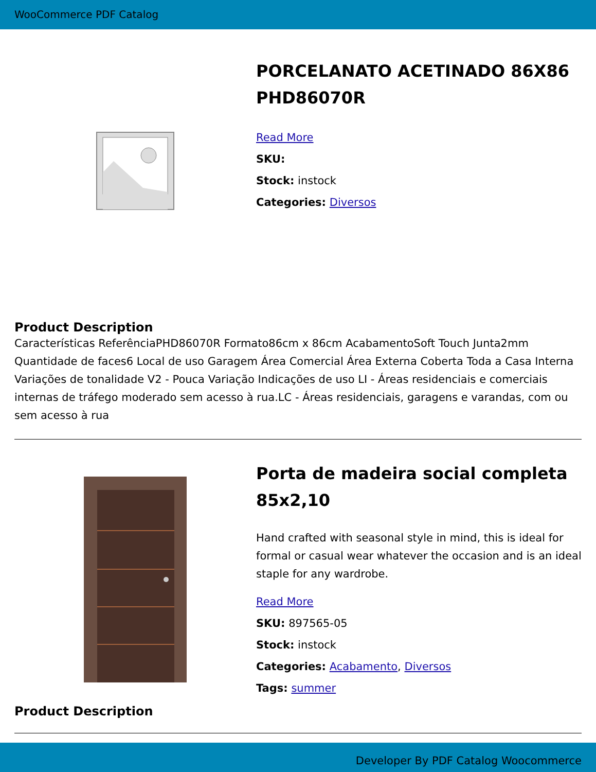WooCommerce PDF Catalog
PORCELANATO ACETINADO 86X86 PHD86070R
Read More
SKU:
Stock: instock
Categories: Diversos
Product Description
Características ReferênciaPHD86070R Formato86cm x 86cm AcabamentoSoft Touch Junta2mm Quantidade de faces6 Local de uso Garagem Área Comercial Área Externa Coberta Toda a Casa Interna Variações de tonalidade V2 - Pouca Variação Indicações de uso LI - Áreas residenciais e comerciais internas de tráfego moderado sem acesso à rua.LC - Áreas residenciais, garagens e varandas, com ou sem acesso à rua
Porta de madeira social completa 85x2,10
Hand crafted with seasonal style in mind, this is ideal for formal or casual wear whatever the occasion and is an ideal staple for any wardrobe.
Read More
SKU: 897565-05
Stock: instock
Categories: Acabamento, Diversos
Tags: summer
Product Description
Developer By PDF Catalog Woocommerce